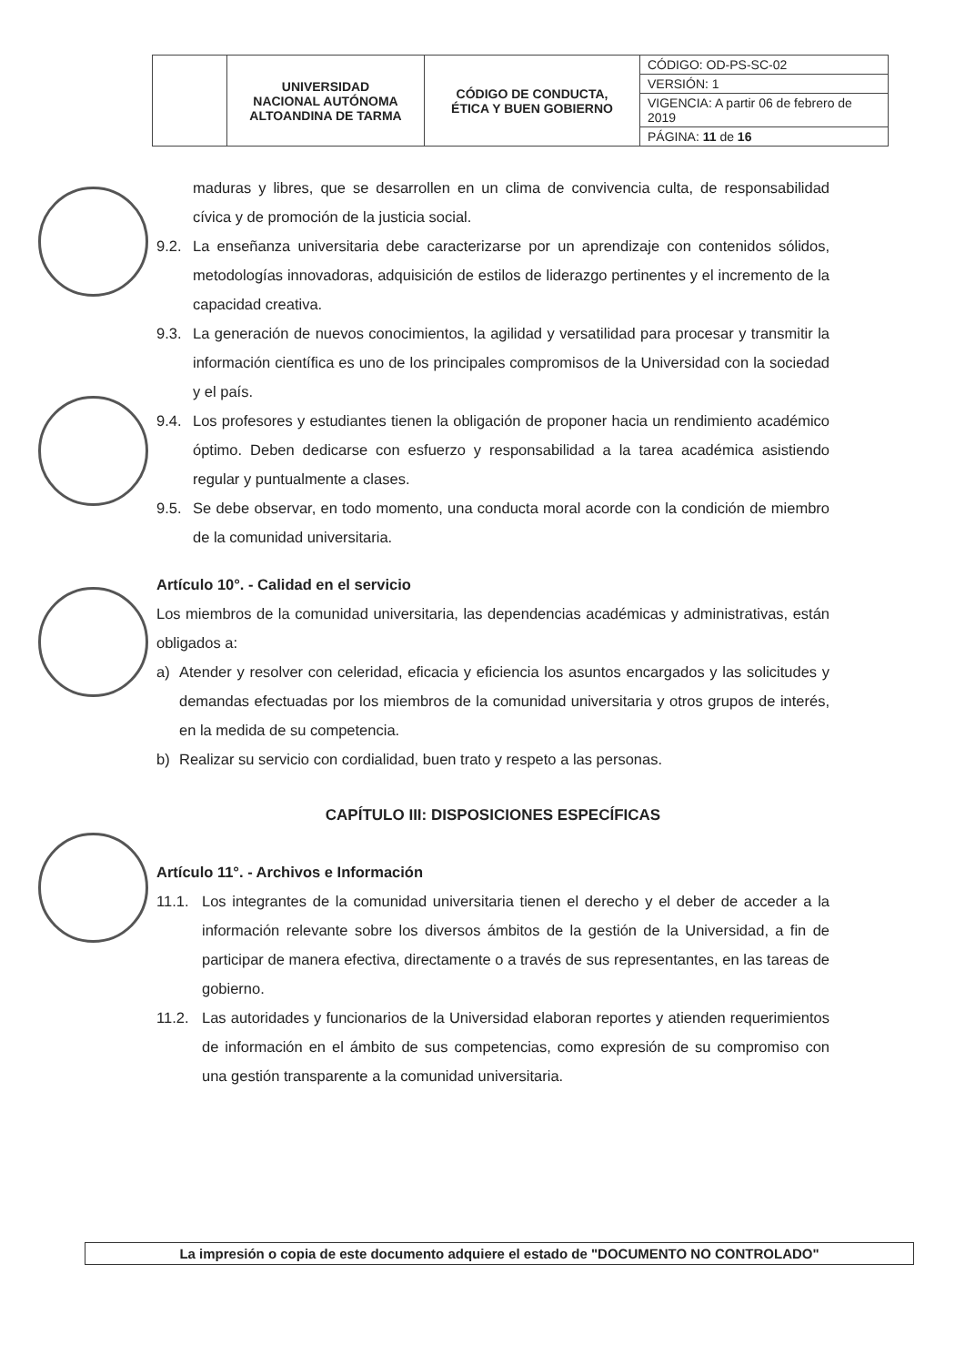| | UNIVERSIDAD NACIONAL AUTÓNOMA ALTOANDINA DE TARMA | CÓDIGO DE CONDUCTA, ÉTICA Y BUEN GOBIERNO | CÓDIGO: OD-PS-SC-02 |
| | | | VERSIÓN: 1 |
| | | | VIGENCIA: A partir 06 de febrero de 2019 |
| | | | PÁGINA: 11 de 16 |
maduras y libres, que se desarrollen en un clima de convivencia culta, de responsabilidad cívica y de promoción de la justicia social.
9.2. La enseñanza universitaria debe caracterizarse por un aprendizaje con contenidos sólidos, metodologías innovadoras, adquisición de estilos de liderazgo pertinentes y el incremento de la capacidad creativa.
9.3. La generación de nuevos conocimientos, la agilidad y versatilidad para procesar y transmitir la información científica es uno de los principales compromisos de la Universidad con la sociedad y el país.
9.4. Los profesores y estudiantes tienen la obligación de proponer hacia un rendimiento académico óptimo. Deben dedicarse con esfuerzo y responsabilidad a la tarea académica asistiendo regular y puntualmente a clases.
9.5. Se debe observar, en todo momento, una conducta moral acorde con la condición de miembro de la comunidad universitaria.
Artículo 10°. - Calidad en el servicio
Los miembros de la comunidad universitaria, las dependencias académicas y administrativas, están obligados a:
a) Atender y resolver con celeridad, eficacia y eficiencia los asuntos encargados y las solicitudes y demandas efectuadas por los miembros de la comunidad universitaria y otros grupos de interés, en la medida de su competencia.
b) Realizar su servicio con cordialidad, buen trato y respeto a las personas.
CAPÍTULO III: DISPOSICIONES ESPECÍFICAS
Artículo 11°. - Archivos e Información
11.1. Los integrantes de la comunidad universitaria tienen el derecho y el deber de acceder a la información relevante sobre los diversos ámbitos de la gestión de la Universidad, a fin de participar de manera efectiva, directamente o a través de sus representantes, en las tareas de gobierno.
11.2. Las autoridades y funcionarios de la Universidad elaboran reportes y atienden requerimientos de información en el ámbito de sus competencias, como expresión de su compromiso con una gestión transparente a la comunidad universitaria.
La impresión o copia de este documento adquiere el estado de "DOCUMENTO NO CONTROLADO"